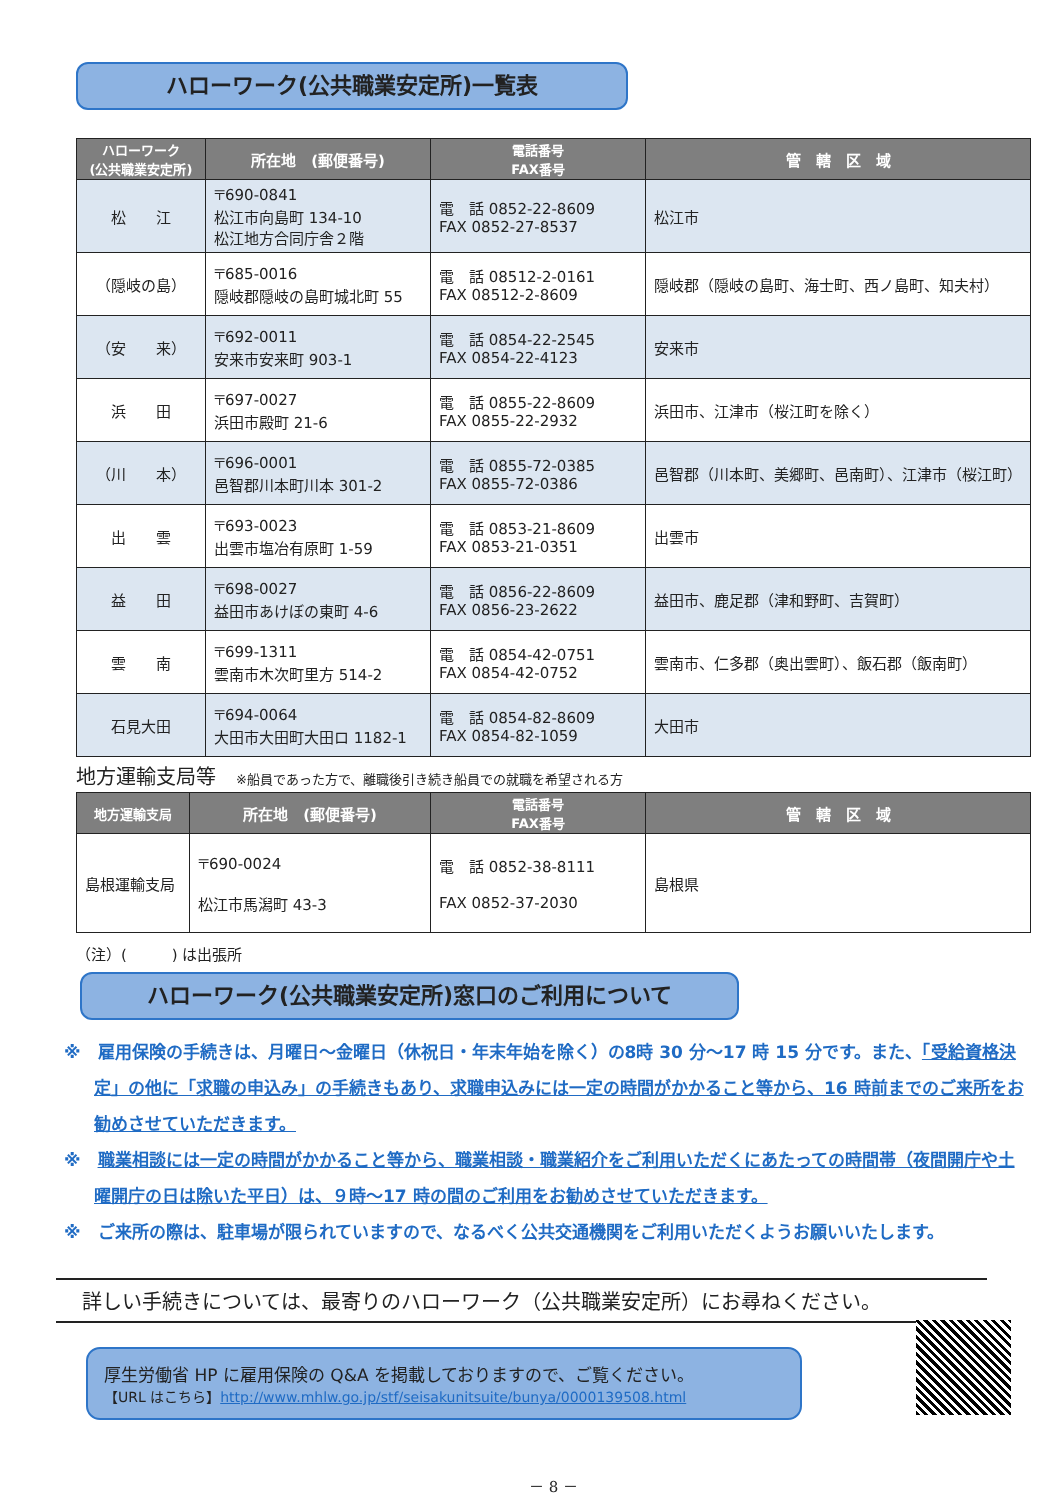ハローワーク(公共職業安定所)一覧表
| ハローワーク (公共職業安定所) | 所在地 (郵便番号) | 電話番号 FAX番号 | 管 轄 区 域 |
| --- | --- | --- | --- |
| 松 江 | 〒690-0841 松江市向島町 134-10 松江地方合同庁舎２階 | 電 話 0852-22-8609 FAX 0852-27-8537 | 松江市 |
| （隠岐の島） | 〒685-0016 隠岐郡隠岐の島町城北町 55 | 電 話 08512-2-0161 FAX 08512-2-8609 | 隠岐郡（隠岐の島町、海士町、西ノ島町、知夫村） |
| （安 来） | 〒692-0011 安来市安来町 903-1 | 電 話 0854-22-2545 FAX 0854-22-4123 | 安来市 |
| 浜 田 | 〒697-0027 浜田市殿町 21-6 | 電 話 0855-22-8609 FAX 0855-22-2932 | 浜田市、江津市（桜江町を除く） |
| （川 本） | 〒696-0001 邑智郡川本町川本 301-2 | 電 話 0855-72-0385 FAX 0855-72-0386 | 邑智郡（川本町、美郷町、邑南町）、江津市（桜江町） |
| 出 雲 | 〒693-0023 出雲市塩冶有原町 1-59 | 電 話 0853-21-8609 FAX 0853-21-0351 | 出雲市 |
| 益 田 | 〒698-0027 益田市あけぼの東町 4-6 | 電 話 0856-22-8609 FAX 0856-23-2622 | 益田市、鹿足郡（津和野町、吉賀町） |
| 雲 南 | 〒699-1311 雲南市木次町里方 514-2 | 電 話 0854-42-0751 FAX 0854-42-0752 | 雲南市、仁多郡（奥出雲町）、飯石郡（飯南町） |
| 石見大田 | 〒694-0064 大田市大田町大田ロ 1182-1 | 電 話 0854-82-8609 FAX 0854-82-1059 | 大田市 |
地方運輸支局等 ※船員であった方で、離職後引き続き船員での就職を希望される方
| 地方運輸支局 | 所在地 (郵便番号) | 電話番号 FAX番号 | 管 轄 区 域 |
| --- | --- | --- | --- |
| 島根運輸支局 | 〒690-0024 松江市馬潟町 43-3 | 電 話 0852-38-8111 FAX 0852-37-2030 | 島根県 |
（注）(　　　) は出張所
ハローワーク(公共職業安定所)窓口のご利用について
※　雇用保険の手続きは、月曜日～金曜日（休祝日・年末年始を除く）の8時 30 分～17 時 15 分です。また、「受給資格決定」の他に「求職の申込み」の手続きもあり、求職申込みには一定の時間がかかること等から、16 時前までのご来所をお勧めさせていただきます。
※　職業相談には一定の時間がかかること等から、職業相談・職業紹介をご利用いただくにあたっての時間帯（夜間開庁や土曜開庁の日は除いた平日）は、９時～17 時の間のご利用をお勧めさせていただきます。
※　ご来所の際は、駐車場が限られていますので、なるべく公共交通機関をご利用いただくようお願いいたします。
詳しい手続きについては、最寄りのハローワーク（公共職業安定所）にお尋ねください。
厚生労働省 HP に雇用保険の Q&A を掲載しておりますので、ご覧ください。
【URL はこちら】http://www.mhlw.go.jp/stf/seisakunitsuite/bunya/0000139508.html
－ 8 －